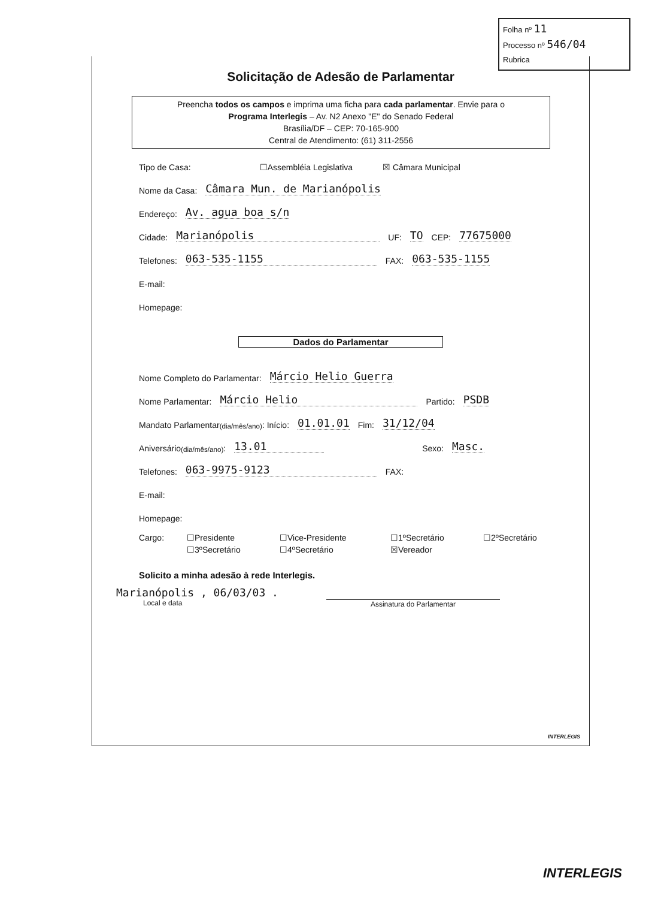Folha nº 11
Processo nº 546/04
Rubrica
Solicitação de Adesão de Parlamentar
Preencha todos os campos e imprima uma ficha para cada parlamentar. Envie para o
Programa Interlegis – Av. N2 Anexo "E" do Senado Federal
Brasília/DF – CEP: 70-165-900
Central de Atendimento: (61) 311-2556
Tipo de Casa: ☐Assembléia Legislativa ☒ Câmara Municipal
Nome da Casa: Câmara Mun. de Marianópolis
Endereço: Av. agua boa s/n
Cidade: Marianópolis UF: TO CEP: 77675000
Telefones: 063-535-1155 FAX: 063-535-1155
E-mail:
Homepage:
Dados do Parlamentar
Nome Completo do Parlamentar: Márcio Helio Guerra
Nome Parlamentar: Márcio Helio Partido: PSDB
Mandato Parlamentar (dia/mês/ano): Início: 01.01.01 Fim: 31/12/04
Aniversário (dia/mês/ano): 13.01 Sexo: Masc.
Telefones: 063-9975-9123 FAX:
E-mail:
Homepage:
Cargo: ☐Presidente ☐Vice-Presidente ☐1ºSecretário ☐2ºSecretário ☐3ºSecretário ☐4ºSecretário ☒Vereador
Solicito a minha adesão à rede Interlegis.
Marianópolis , 06/03/03 .
Local e data
Assinatura do Parlamentar
INTERLEGIS
INTERLEGIS